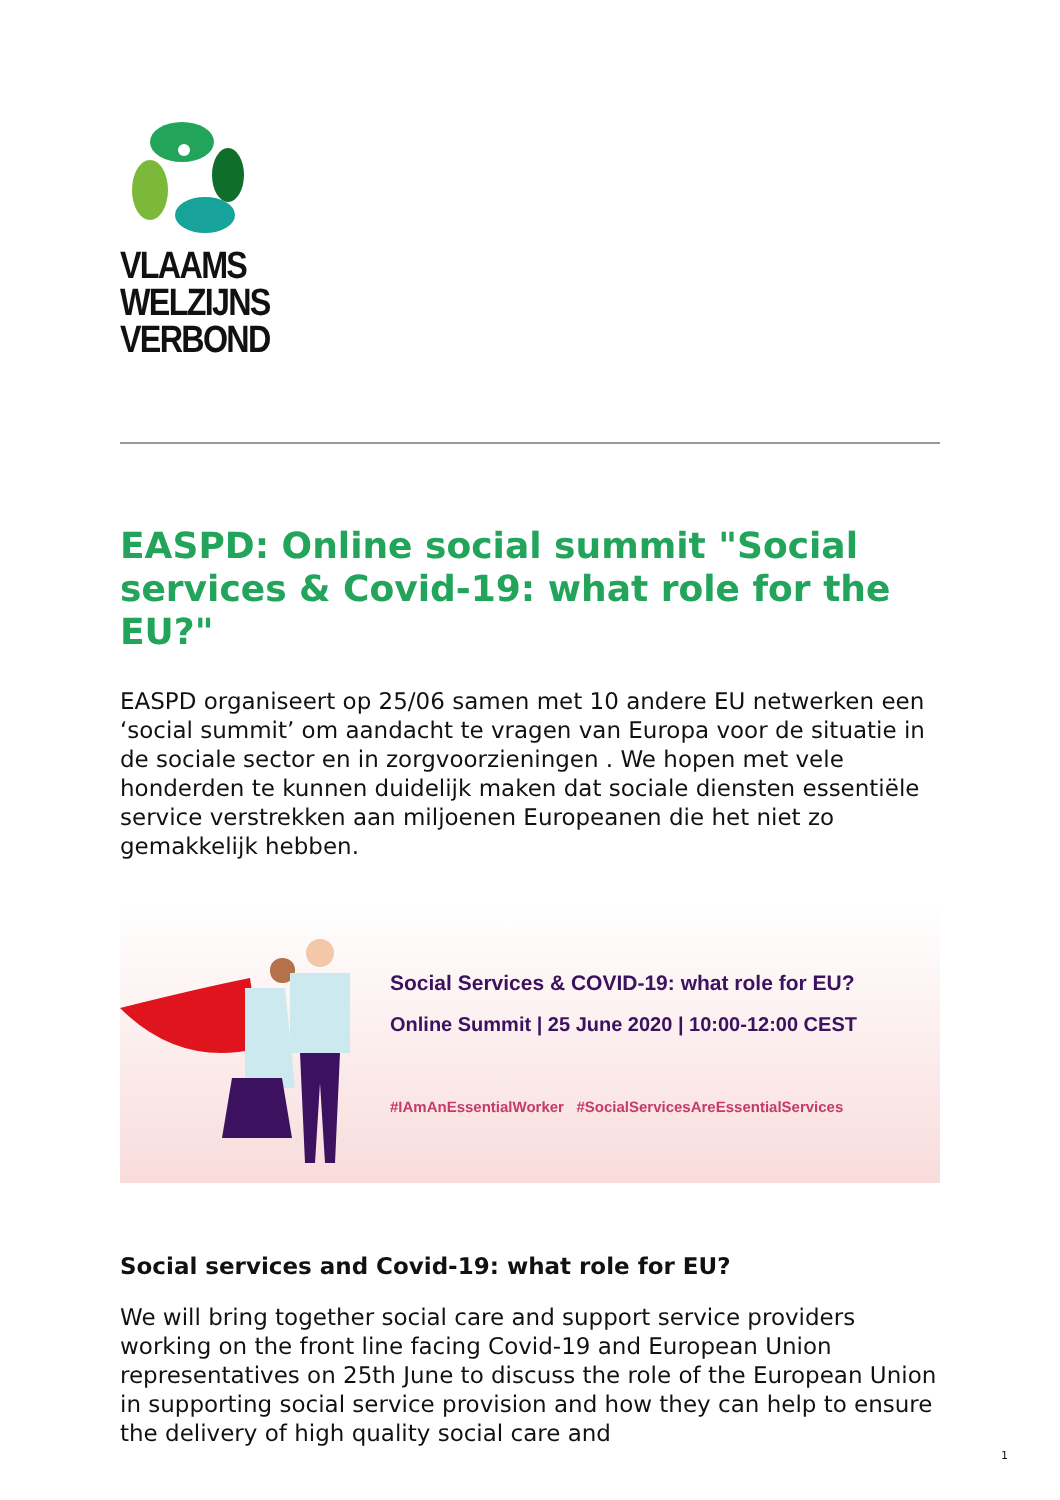VLAAMS
WELZIJNS
VERBOND
EASPD: Online social summit "Social services & Covid-19: what role for the EU?"
EASPD organiseert op 25/06 samen met 10 andere EU netwerken een ‘social summit’ om aandacht te vragen van Europa voor de situatie in de sociale sector en in zorgvoorzieningen . We hopen met vele honderden te kunnen duidelijk maken dat sociale diensten essentiële service verstrekken aan miljoenen Europeanen die het niet zo gemakkelijk hebben.
Social Services & COVID-19: what role for EU?
Online Summit | 25 June 2020 | 10:00-12:00 CEST
#IAmAnEssentialWorker #SocialServicesAreEssentialServices
Social services and Covid-19: what role for EU?
We will bring together social care and support service providers working on the front line facing Covid-19 and European Union representatives on 25th June to discuss the role of the European Union in supporting social service provision and how they can help to ensure the delivery of high quality social care and
1